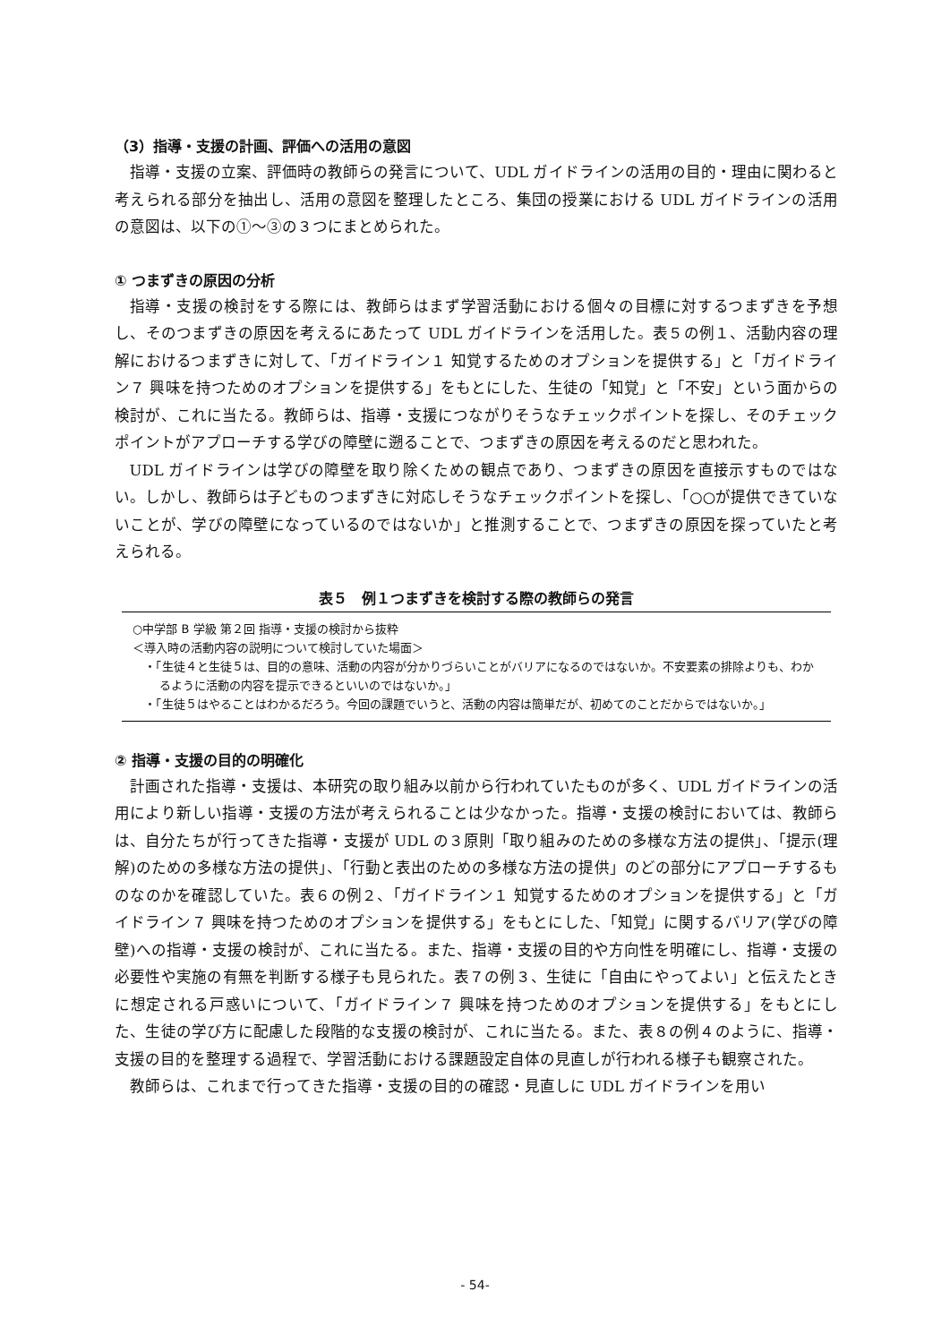（3）指導・支援の計画、評価への活用の意図
指導・支援の立案、評価時の教師らの発言について、UDL ガイドラインの活用の目的・理由に関わると考えられる部分を抽出し、活用の意図を整理したところ、集団の授業における UDL ガイドラインの活用の意図は、以下の①〜③の３つにまとめられた。
① つまずきの原因の分析
指導・支援の検討をする際には、教師らはまず学習活動における個々の目標に対するつまずきを予想し、そのつまずきの原因を考えるにあたって UDL ガイドラインを活用した。表５の例１、活動内容の理解におけるつまずきに対して、「ガイドライン１ 知覚するためのオプションを提供する」と「ガイドライン７ 興味を持つためのオプションを提供する」をもとにした、生徒の「知覚」と「不安」という面からの検討が、これに当たる。教師らは、指導・支援につながりそうなチェックポイントを探し、そのチェックポイントがアプローチする学びの障壁に遡ることで、つまずきの原因を考えるのだと思われた。
UDL ガイドラインは学びの障壁を取り除くための観点であり、つまずきの原因を直接示すものではない。しかし、教師らは子どものつまずきに対応しそうなチェックポイントを探し、「○○が提供できていないことが、学びの障壁になっているのではないか」と推測することで、つまずきの原因を探っていたと考えられる。
表５　例１つまずきを検討する際の教師らの発言
○中学部 B 学級 第２回 指導・支援の検討から抜粋
＜導入時の活動内容の説明について検討していた場面＞
・「生徒４と生徒５は、目的の意味、活動の内容が分かりづらいことがバリアになるのではないか。不安要素の排除よりも、わかるように活動の内容を提示できるといいのではないか。」
・「生徒５はやることはわかるだろう。今回の課題でいうと、活動の内容は簡単だが、初めてのことだからではないか。」
② 指導・支援の目的の明確化
計画された指導・支援は、本研究の取り組み以前から行われていたものが多く、UDL ガイドラインの活用により新しい指導・支援の方法が考えられることは少なかった。指導・支援の検討においては、教師らは、自分たちが行ってきた指導・支援が UDL の３原則「取り組みのための多様な方法の提供」、「提示(理解)のための多様な方法の提供」、「行動と表出のための多様な方法の提供」のどの部分にアプローチするものなのかを確認していた。表６の例２、「ガイドライン１ 知覚するためのオプションを提供する」と「ガイドライン７ 興味を持つためのオプションを提供する」をもとにした、「知覚」に関するバリア(学びの障壁)への指導・支援の検討が、これに当たる。また、指導・支援の目的や方向性を明確にし、指導・支援の必要性や実施の有無を判断する様子も見られた。表７の例３、生徒に「自由にやってよい」と伝えたときに想定される戸惑いについて、「ガイドライン７ 興味を持つためのオプションを提供する」をもとにした、生徒の学び方に配慮した段階的な支援の検討が、これに当たる。また、表８の例４のように、指導・支援の目的を整理する過程で、学習活動における課題設定自体の見直しが行われる様子も観察された。
教師らは、これまで行ってきた指導・支援の目的の確認・見直しに UDL ガイドラインを用い
- 54-